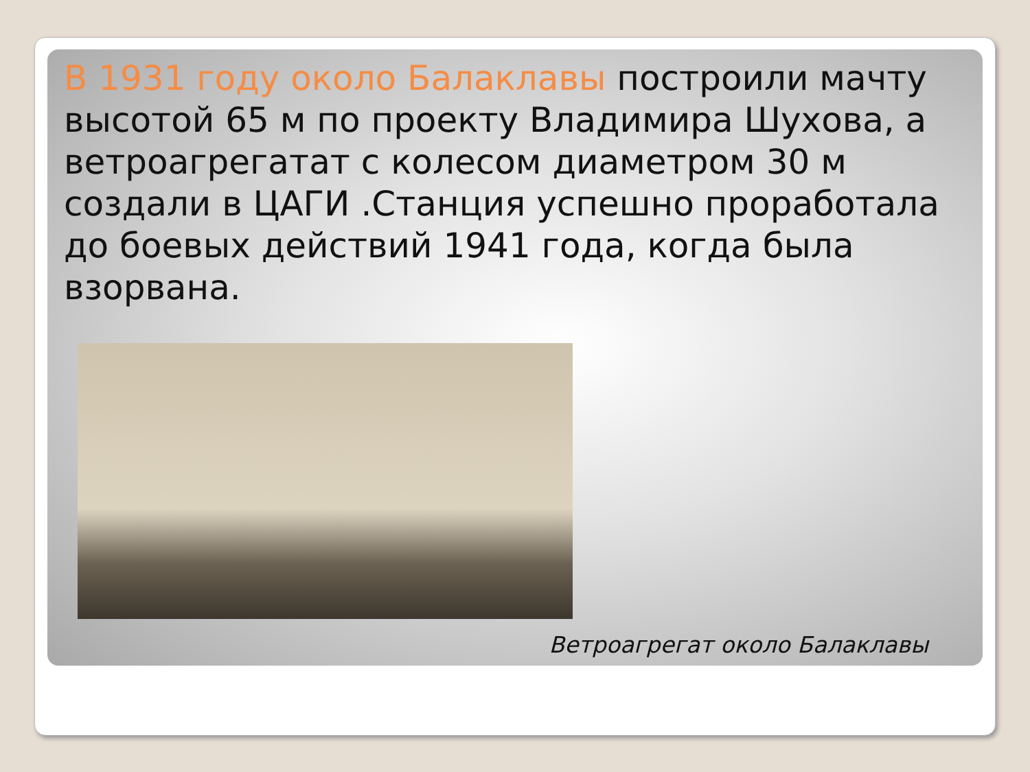В 1931 году около Балаклавы построили мачту высотой 65 м по проекту Владимира Шухова, а ветроагрегатат с колесом диаметром 30 м создали в ЦАГИ .Станция успешно проработала до боевых действий 1941 года, когда была взорвана.
Ветроагрегат около Балаклавы